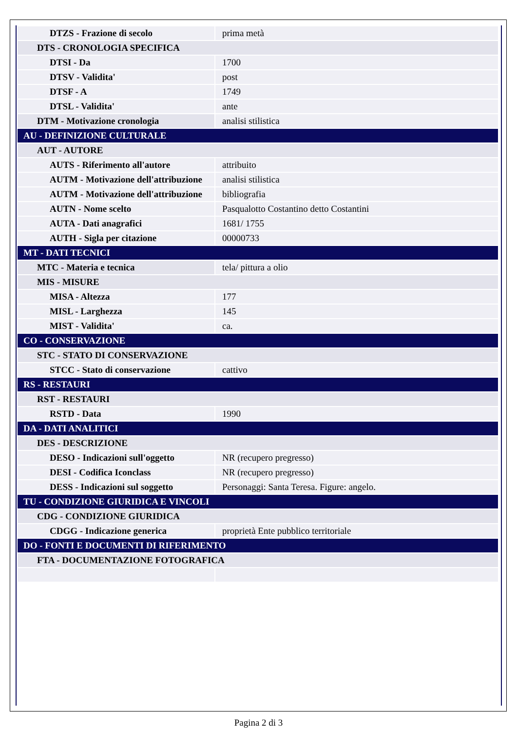| DTZS - Frazione di secolo | prima metà |
| DTS - CRONOLOGIA SPECIFICA | |
| DTSI - Da | 1700 |
| DTSV - Validita' | post |
| DTSF - A | 1749 |
| DTSL - Validita' | ante |
| DTM - Motivazione cronologia | analisi stilistica |
| AU - DEFINIZIONE CULTURALE | |
| AUT - AUTORE | |
| AUTS - Riferimento all'autore | attribuito |
| AUTM - Motivazione dell'attribuzione | analisi stilistica |
| AUTM - Motivazione dell'attribuzione | bibliografia |
| AUTN - Nome scelto | Pasqualotto Costantino detto Costantini |
| AUTA - Dati anagrafici | 1681/ 1755 |
| AUTH - Sigla per citazione | 00000733 |
| MT - DATI TECNICI | |
| MTC - Materia e tecnica | tela/ pittura a olio |
| MIS - MISURE | |
| MISA - Altezza | 177 |
| MISL - Larghezza | 145 |
| MIST - Validita' | ca. |
| CO - CONSERVAZIONE | |
| STC - STATO DI CONSERVAZIONE | |
| STCC - Stato di conservazione | cattivo |
| RS - RESTAURI | |
| RST - RESTAURI | |
| RSTD - Data | 1990 |
| DA - DATI ANALITICI | |
| DES - DESCRIZIONE | |
| DESO - Indicazioni sull'oggetto | NR (recupero pregresso) |
| DESI - Codifica Iconclass | NR (recupero pregresso) |
| DESS - Indicazioni sul soggetto | Personaggi: Santa Teresa. Figure: angelo. |
| TU - CONDIZIONE GIURIDICA E VINCOLI | |
| CDG - CONDIZIONE GIURIDICA | |
| CDGG - Indicazione generica | proprietà Ente pubblico territoriale |
| DO - FONTI E DOCUMENTI DI RIFERIMENTO | |
| FTA - DOCUMENTAZIONE FOTOGRAFICA | |
Pagina 2 di 3